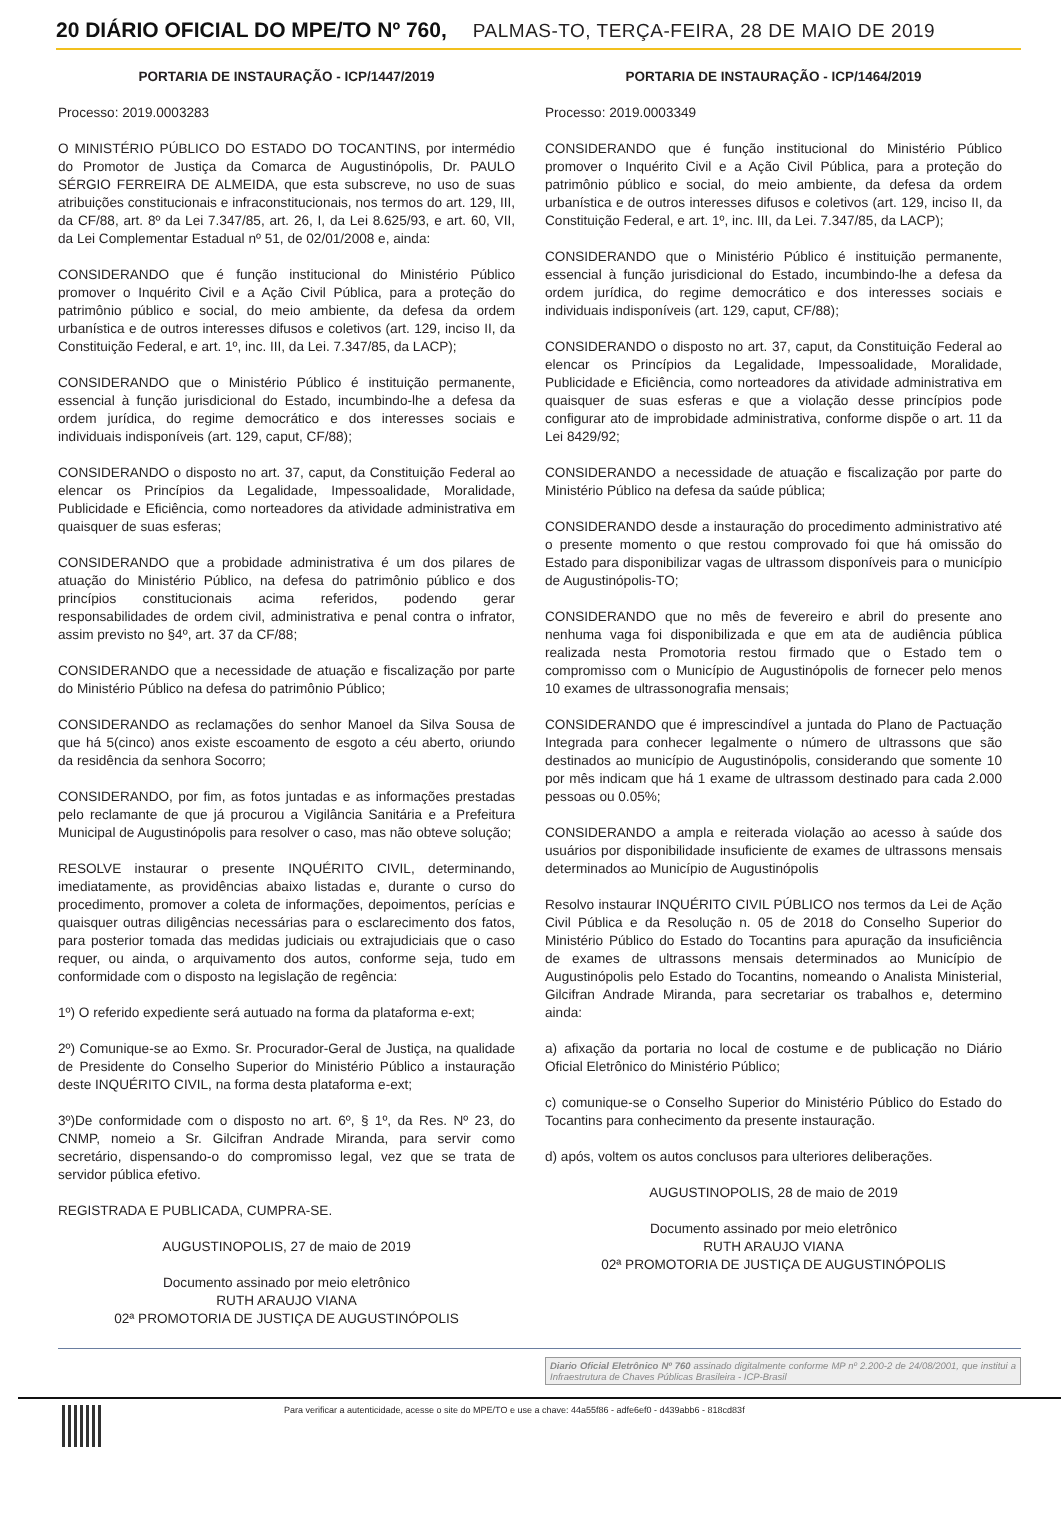20 DIÁRIO OFICIAL DO MPE/TO Nº 760, PALMAS-TO, TERÇA-FEIRA, 28 DE MAIO DE 2019
PORTARIA DE INSTAURAÇÃO - ICP/1447/2019
Processo: 2019.0003283
O MINISTÉRIO PÚBLICO DO ESTADO DO TOCANTINS, por intermédio do Promotor de Justiça da Comarca de Augustinópolis, Dr. PAULO SÉRGIO FERREIRA DE ALMEIDA, que esta subscreve, no uso de suas atribuições constitucionais e infraconstitucionais, nos termos do art. 129, III, da CF/88, art. 8º da Lei 7.347/85, art. 26, I, da Lei 8.625/93, e art. 60, VII, da Lei Complementar Estadual nº 51, de 02/01/2008 e, ainda:
CONSIDERANDO que é função institucional do Ministério Público promover o Inquérito Civil e a Ação Civil Pública, para a proteção do patrimônio público e social, do meio ambiente, da defesa da ordem urbanística e de outros interesses difusos e coletivos (art. 129, inciso II, da Constituição Federal, e art. 1º, inc. III, da Lei. 7.347/85, da LACP);
CONSIDERANDO que o Ministério Público é instituição permanente, essencial à função jurisdicional do Estado, incumbindo-lhe a defesa da ordem jurídica, do regime democrático e dos interesses sociais e individuais indisponíveis (art. 129, caput, CF/88);
CONSIDERANDO o disposto no art. 37, caput, da Constituição Federal ao elencar os Princípios da Legalidade, Impessoalidade, Moralidade, Publicidade e Eficiência, como norteadores da atividade administrativa em quaisquer de suas esferas;
CONSIDERANDO que a probidade administrativa é um dos pilares de atuação do Ministério Público, na defesa do patrimônio público e dos princípios constitucionais acima referidos, podendo gerar responsabilidades de ordem civil, administrativa e penal contra o infrator, assim previsto no §4º, art. 37 da CF/88;
CONSIDERANDO que a necessidade de atuação e fiscalização por parte do Ministério Público na defesa do patrimônio Público;
CONSIDERANDO as reclamações do senhor Manoel da Silva Sousa de que há 5(cinco) anos existe escoamento de esgoto a céu aberto, oriundo da residência da senhora Socorro;
CONSIDERANDO, por fim, as fotos juntadas e as informações prestadas pelo reclamante de que já procurou a Vigilância Sanitária e a Prefeitura Municipal de Augustinópolis para resolver o caso, mas não obteve solução;
RESOLVE instaurar o presente INQUÉRITO CIVIL, determinando, imediatamente, as providências abaixo listadas e, durante o curso do procedimento, promover a coleta de informações, depoimentos, perícias e quaisquer outras diligências necessárias para o esclarecimento dos fatos, para posterior tomada das medidas judiciais ou extrajudiciais que o caso requer, ou ainda, o arquivamento dos autos, conforme seja, tudo em conformidade com o disposto na legislação de regência:
1º) O referido expediente será autuado na forma da plataforma e-ext;
2º) Comunique-se ao Exmo. Sr. Procurador-Geral de Justiça, na qualidade de Presidente do Conselho Superior do Ministério Público a instauração deste INQUÉRITO CIVIL, na forma desta plataforma e-ext;
3º)De conformidade com o disposto no art. 6º, § 1º, da Res. Nº 23, do CNMP, nomeio a Sr. Gilcifran Andrade Miranda, para servir como secretário, dispensando-o do compromisso legal, vez que se trata de servidor pública efetivo.
REGISTRADA E PUBLICADA, CUMPRA-SE.
AUGUSTINOPOLIS, 27 de maio de 2019
Documento assinado por meio eletrônico
RUTH ARAUJO VIANA
02ª PROMOTORIA DE JUSTIÇA DE AUGUSTINÓPOLIS
PORTARIA DE INSTAURAÇÃO - ICP/1464/2019
Processo: 2019.0003349
CONSIDERANDO que é função institucional do Ministério Público promover o Inquérito Civil e a Ação Civil Pública, para a proteção do patrimônio público e social, do meio ambiente, da defesa da ordem urbanística e de outros interesses difusos e coletivos (art. 129, inciso II, da Constituição Federal, e art. 1º, inc. III, da Lei. 7.347/85, da LACP);
CONSIDERANDO que o Ministério Público é instituição permanente, essencial à função jurisdicional do Estado, incumbindo-lhe a defesa da ordem jurídica, do regime democrático e dos interesses sociais e individuais indisponíveis (art. 129, caput, CF/88);
CONSIDERANDO o disposto no art. 37, caput, da Constituição Federal ao elencar os Princípios da Legalidade, Impessoalidade, Moralidade, Publicidade e Eficiência, como norteadores da atividade administrativa em quaisquer de suas esferas e que a violação desse princípios pode configurar ato de improbidade administrativa, conforme dispõe o art. 11 da Lei 8429/92;
CONSIDERANDO a necessidade de atuação e fiscalização por parte do Ministério Público na defesa da saúde pública;
CONSIDERANDO desde a instauração do procedimento administrativo até o presente momento o que restou comprovado foi que há omissão do Estado para disponibilizar vagas de ultrassom disponíveis para o município de Augustinópolis-TO;
CONSIDERANDO que no mês de fevereiro e abril do presente ano nenhuma vaga foi disponibilizada e que em ata de audiência pública realizada nesta Promotoria restou firmado que o Estado tem o compromisso com o Município de Augustinópolis de fornecer pelo menos 10 exames de ultrassonografia mensais;
CONSIDERANDO que é imprescindível a juntada do Plano de Pactuação Integrada para conhecer legalmente o número de ultrassons que são destinados ao município de Augustinópolis, considerando que somente 10 por mês indicam que há 1 exame de ultrassom destinado para cada 2.000 pessoas ou 0.05%;
CONSIDERANDO a ampla e reiterada violação ao acesso à saúde dos usuários por disponibilidade insuficiente de exames de ultrassons mensais determinados ao Município de Augustinópolis
Resolvo instaurar INQUÉRITO CIVIL PÚBLICO nos termos da Lei de Ação Civil Pública e da Resolução n. 05 de 2018 do Conselho Superior do Ministério Público do Estado do Tocantins para apuração da insuficiência de exames de ultrassons mensais determinados ao Município de Augustinópolis pelo Estado do Tocantins, nomeando o Analista Ministerial, Gilcifran Andrade Miranda, para secretariar os trabalhos e, determino ainda:
a) afixação da portaria no local de costume e de publicação no Diário Oficial Eletrônico do Ministério Público;
c) comunique-se o Conselho Superior do Ministério Público do Estado do Tocantins para conhecimento da presente instauração.
d) após, voltem os autos conclusos para ulteriores deliberações.
AUGUSTINOPOLIS, 28 de maio de 2019
Documento assinado por meio eletrônico
RUTH ARAUJO VIANA
02ª PROMOTORIA DE JUSTIÇA DE AUGUSTINÓPOLIS
Diario Oficial Eletrônico Nº 760 assinado digitalmente conforme MP nº 2.200-2 de 24/08/2001, que institui a Infraestrutura de Chaves Públicas Brasileira - ICP-Brasil
Para verificar a autenticidade, acesse o site do MPE/TO e use a chave: 44a55f86 - adfe6ef0 - d439abb6 - 818cd83f